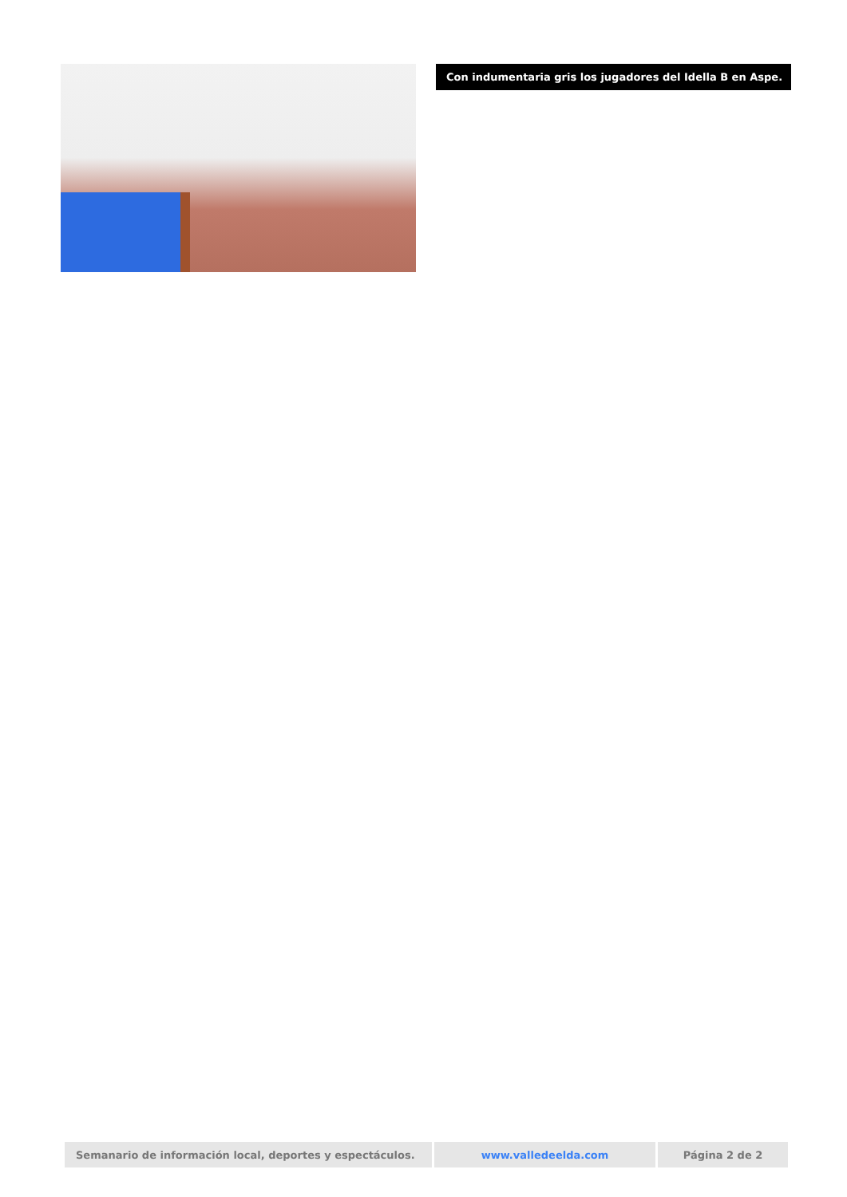Con indumentaria gris los jugadores del Idella B en Aspe.
| Semanario de información local, deportes y espectáculos. | www.valledeelda.com | Página 2 de 2 |